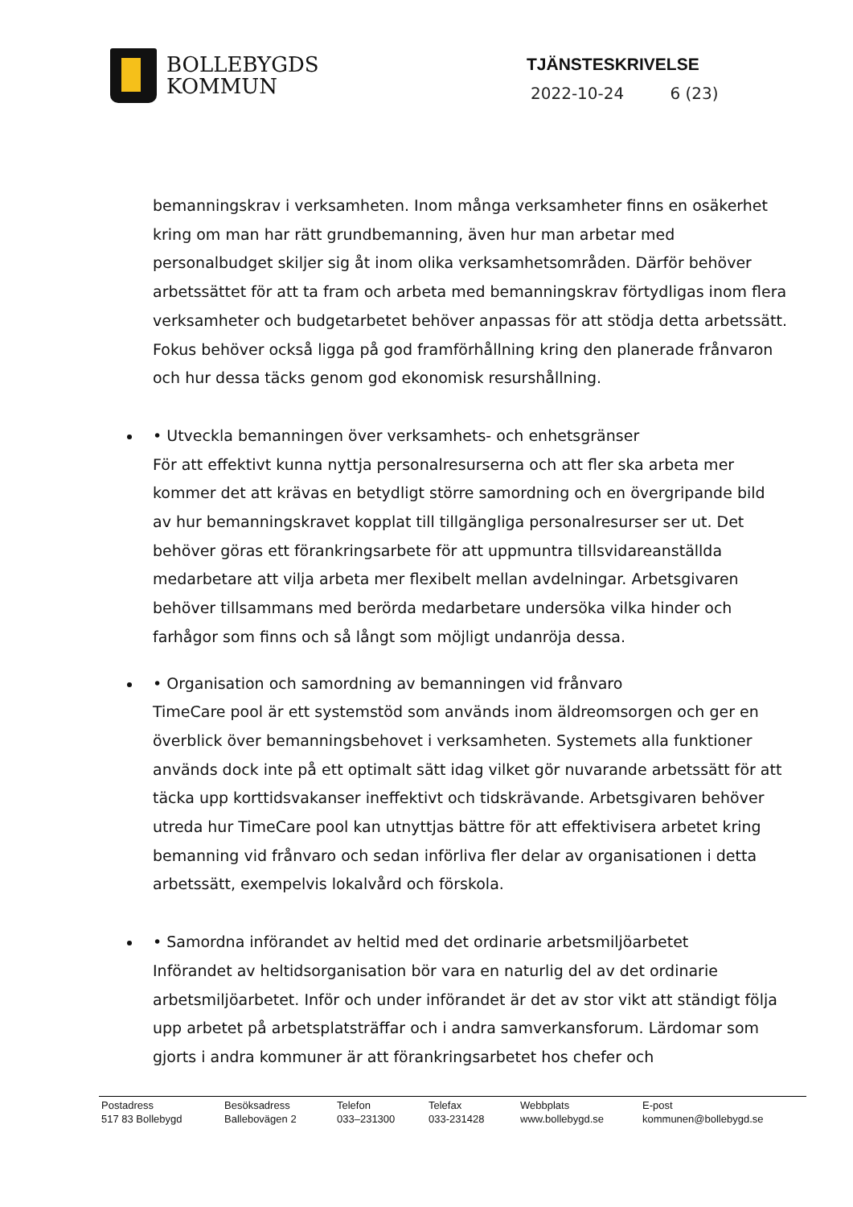BOLLEBYGDS
KOMMUN
TJÄNSTESKRIVELSE
2022-10-24 6 (23)
bemanningskrav i verksamheten. Inom många verksamheter finns en osäkerhet kring om man har rätt grundbemanning, även hur man arbetar med personalbudget skiljer sig åt inom olika verksamhetsområden. Därför behöver arbetssättet för att ta fram och arbeta med bemanningskrav förtydligas inom flera verksamheter och budgetarbetet behöver anpassas för att stödja detta arbetssätt. Fokus behöver också ligga på god framförhållning kring den planerade frånvaron och hur dessa täcks genom god ekonomisk resurshållning.
• Utveckla bemanningen över verksamhets- och enhetsgränser
För att effektivt kunna nyttja personalresurserna och att fler ska arbeta mer kommer det att krävas en betydligt större samordning och en övergripande bild av hur bemanningskravet kopplat till tillgängliga personalresurser ser ut. Det behöver göras ett förankringsarbete för att uppmuntra tillsvidareanställda medarbetare att vilja arbeta mer flexibelt mellan avdelningar. Arbetsgivaren behöver tillsammans med berörda medarbetare undersöka vilka hinder och farhågor som finns och så långt som möjligt undanröja dessa.
• Organisation och samordning av bemanningen vid frånvaro
TimeCare pool är ett systemstöd som används inom äldreomsorgen och ger en överblick över bemanningsbehovet i verksamheten. Systemets alla funktioner används dock inte på ett optimalt sätt idag vilket gör nuvarande arbetssätt för att täcka upp korttidsvakanser ineffektivt och tidskrävande. Arbetsgivaren behöver utreda hur TimeCare pool kan utnyttjas bättre för att effektivisera arbetet kring bemanning vid frånvaro och sedan införliva fler delar av organisationen i detta arbetssätt, exempelvis lokalvård och förskola.
• Samordna införandet av heltid med det ordinarie arbetsmiljöarbetet
Införandet av heltidsorganisation bör vara en naturlig del av det ordinarie arbetsmiljöarbetet. Inför och under införandet är det av stor vikt att ständigt följa upp arbetet på arbetsplatsträffar och i andra samverkansforum. Lärdomar som gjorts i andra kommuner är att förankringsarbetet hos chefer och
Postadress
517 83 Bollebygd
Besöksadress
Ballebovägen 2
Telefon
033–231300
Telefax
033-231428
Webbplats
www.bollebygd.se
E-post
kommunen@bollebygd.se